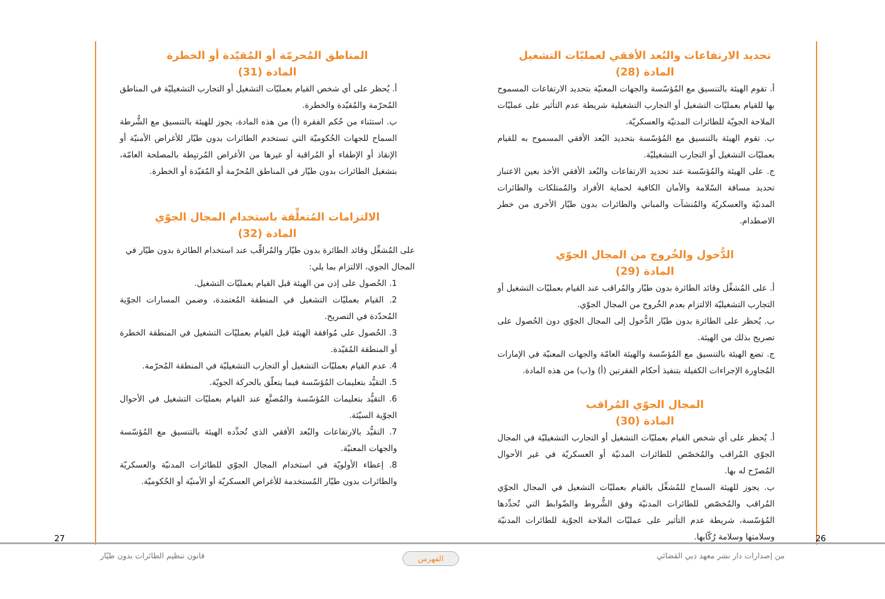تحديد الارتفاعات والبُعد الأفقي لعمليّات التشغيل
المادة (28)
أ. تقوم الهيئة بالتنسيق مع المُؤسّسة والجهات المعنيّة بتحديد الارتفاعات المسموح بها للقيام بعمليّات التشغيل أو التجارب التشغيلية شريطة عدم التأثير على عمليّات الملاحة الجويّة للطائرات المدنيّة والعسكريّة.
ب. تقوم الهيئة بالتنسيق مع المُؤسّسة بتحديد البُعد الأفقي المسموح به للقيام بعمليّات التشغيل أو التجارب التشغيليّة.
ج. على الهيئة والمُؤسّسة عند تحديد الارتفاعات والبُعد الأفقي الأخذ بعين الاعتبار تحديد مسافة السّلامة والأمان الكافية لحماية الأفراد والمُمتلكات والطائرات المدنيّة والعسكريّة والمُنشآت والمباني والطائرات بدون طيّار الأخرى من خطر الاصطدام.
الدُّخول والخُروج من المجال الجوّي
المادة (29)
أ. على المُشغِّل وقائد الطائرة بدون طيّار والمُراقب عند القيام بعمليّات التشغيل أو التجارب التشغيليّة الالتزام بعدم الخُروج من المجال الجوّي.
ب. يُحظر على الطائرة بدون طيّار الدُّخول إلى المجال الجوّي دون الحُصول على تصريح بذلك من الهيئة.
ج. تضع الهيئة بالتنسيق مع المُؤسّسة والهيئة العامّة والجهات المعنيّة في الإمارات المُجاوِرة الإجراءات الكفيلة بتنفيذ أحكام الفقرتين (أ) و(ب) من هذه المادة.
المجال الجوّي المُراقب
المادة (30)
أ. يُحظر على أي شخص القيام بعمليّات التشغيل أو التجارب التشغيليّة في المجال الجوّي المُراقب والمُخصّص للطائرات المدنيّة أو العسكريّة في غير الأحوال المُصرّح له بها.
ب. يجوز للهيئة السماح للمُشغِّل بالقيام بعمليّات التشغيل في المجال الجوّي المُراقب والمُخصّص للطائرات المدنيّة وفق الشُّروط والضّوابط التي تُحدِّدها المُؤسّسة، شريطة عدم التأثير على عمليّات الملاحة الجوّية للطائرات المدنيّة وسلامتها وسلامة رُكّابها.
المناطق المُحرمّة أو المُقيّدة أو الخطرة
المادة (31)
أ. يُحظر على أي شخص القيام بعمليّات التشغيل أو التجارب التشغيليّة في المناطق المُحرّمة والمُقيّدة والخطرة.
ب. استثناء من حُكم الفقرة (أ) من هذه المادة، يجوز للهيئة بالتنسيق مع الشُّرطة السماح للجهات الحُكوميّة التي تستخدم الطائرات بدون طيّار للأغراض الأمنيّة أو الإنقاذ أو الإطفاء أو المُراقبة أو غيرها من الأغراض المُرتبِطة بالمصلحة العامّة، بتشغيل الطائرات بدون طيّار في المناطق المُحرّمة أو المُقيّدة أو الخطرة.
الالتزامات المُتعلِّقة باستخدام المجال الجوّي
المادة (32)
على المُشغِّل وقائد الطائرة بدون طيّار والمُراقِّب عند استخدام الطائرة بدون طيّار في المجال الجوي، الالتزام بما يلي:
1. الحُصول على إذن من الهيئة قبل القيام بعمليّات التشغيل.
2. القيام بعمليّات التشغيل في المنطقة المُعتمدة، وضمن المسارات الجوّية المُحدّدة في التصريح.
3. الحُصول على مُوافقة الهيئة قبل القيام بعمليّات التشغيل في المنطقة الخطرة أو المنطقة المُقيّدة.
4. عدم القيام بعمليّات التشغيل أو التجارب التشغيليّة في المنطقة المُحرّمة.
5. التقيُّد بتعليمات المُؤسّسة فيما يتعلّق بالحركة الجويّة.
6. التقيُّد بتعليمات المُؤسّسة والمُصنَّع عند القيام بعمليّات التشغيل في الأحوال الجوّية السيّئة.
7. التقيُّد بالارتفاعات والبُعد الأفقي الذي تُحدِّده الهيئة بالتنسيق مع المُؤسّسة والجهات المعنيّة.
8. إعطاء الأولويّة في استخدام المجال الجوّي للطائرات المدنيّة والعسكريّة والطائرات بدون طيّار المُستخدمة للأغراض العسكريّة أو الأمنيّة أو الحُكوميّة.
26 27
من إصدارات دار نشر معهد دبي القضائي الفهرس قانون تنظيم الطائرات بدون طيّار